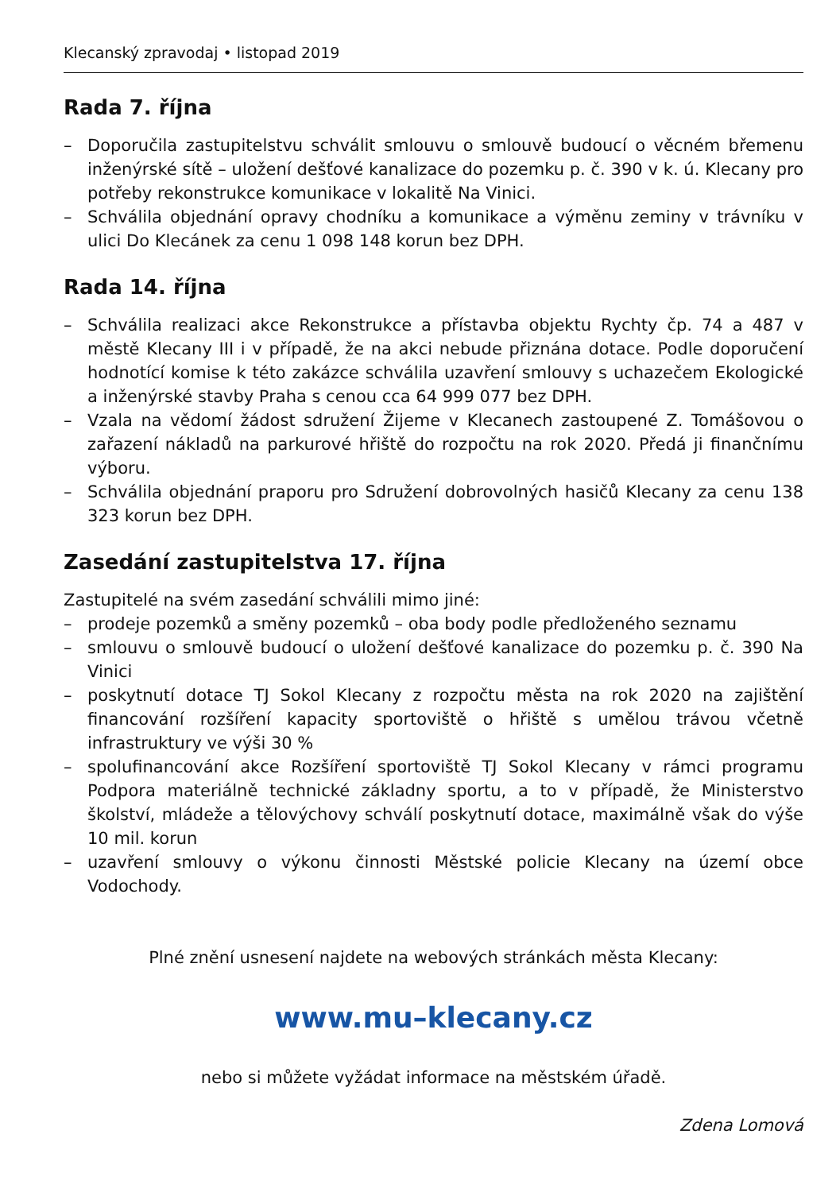Klecanský zpravodaj • listopad 2019
Rada 7. října
– Doporučila zastupitelstvu schválit smlouvu o smlouvě budoucí o věcném břemenu inženýrské sítě – uložení dešťové kanalizace do pozemku p. č. 390 v k. ú. Klecany pro potřeby rekonstrukce komunikace v lokalitě Na Vinici.
– Schválila objednání opravy chodníku a komunikace a výměnu zeminy v trávníku v ulici Do Klecánek za cenu 1 098 148 korun bez DPH.
Rada 14. října
– Schválila realizaci akce Rekonstrukce a přístavba objektu Rychty čp. 74 a 487 v městě Klecany III i v případě, že na akci nebude přiznána dotace. Podle doporučení hodnotící komise k této zakázce schválila uzavření smlouvy s uchazečem Ekologické a inženýrské stavby Praha s cenou cca 64 999 077 bez DPH.
– Vzala na vědomí žádost sdružení Žijeme v Klecanech zastoupené Z. Tomášovou o zařazení nákladů na parkurové hřiště do rozpočtu na rok 2020. Předá ji finančnímu výboru.
– Schválila objednání praporu pro Sdružení dobrovolných hasičů Klecany za cenu 138 323 korun bez DPH.
Zasedání zastupitelstva 17. října
Zastupitelé na svém zasedání schválili mimo jiné:
– prodeje pozemků a směny pozemků – oba body podle předloženého seznamu
– smlouvu o smlouvě budoucí o uložení dešťové kanalizace do pozemku p. č. 390 Na Vinici
– poskytnutí dotace TJ Sokol Klecany z rozpočtu města na rok 2020 na zajištění financování rozšíření kapacity sportoviště o hřiště s umělou trávou včetně infrastruktury ve výši 30 %
– spolufinancování akce Rozšíření sportoviště TJ Sokol Klecany v rámci programu Podpora materiálně technické základny sportu, a to v případě, že Ministerstvo školství, mládeže a tělovýchovy schválí poskytnutí dotace, maximálně však do výše 10 mil. korun
– uzavření smlouvy o výkonu činnosti Městské policie Klecany na území obce Vodochody.
Plné znění usnesení najdete na webových stránkách města Klecany:
www.mu–klecany.cz
nebo si můžete vyžádat informace na městském úřadě.
Zdena Lomová